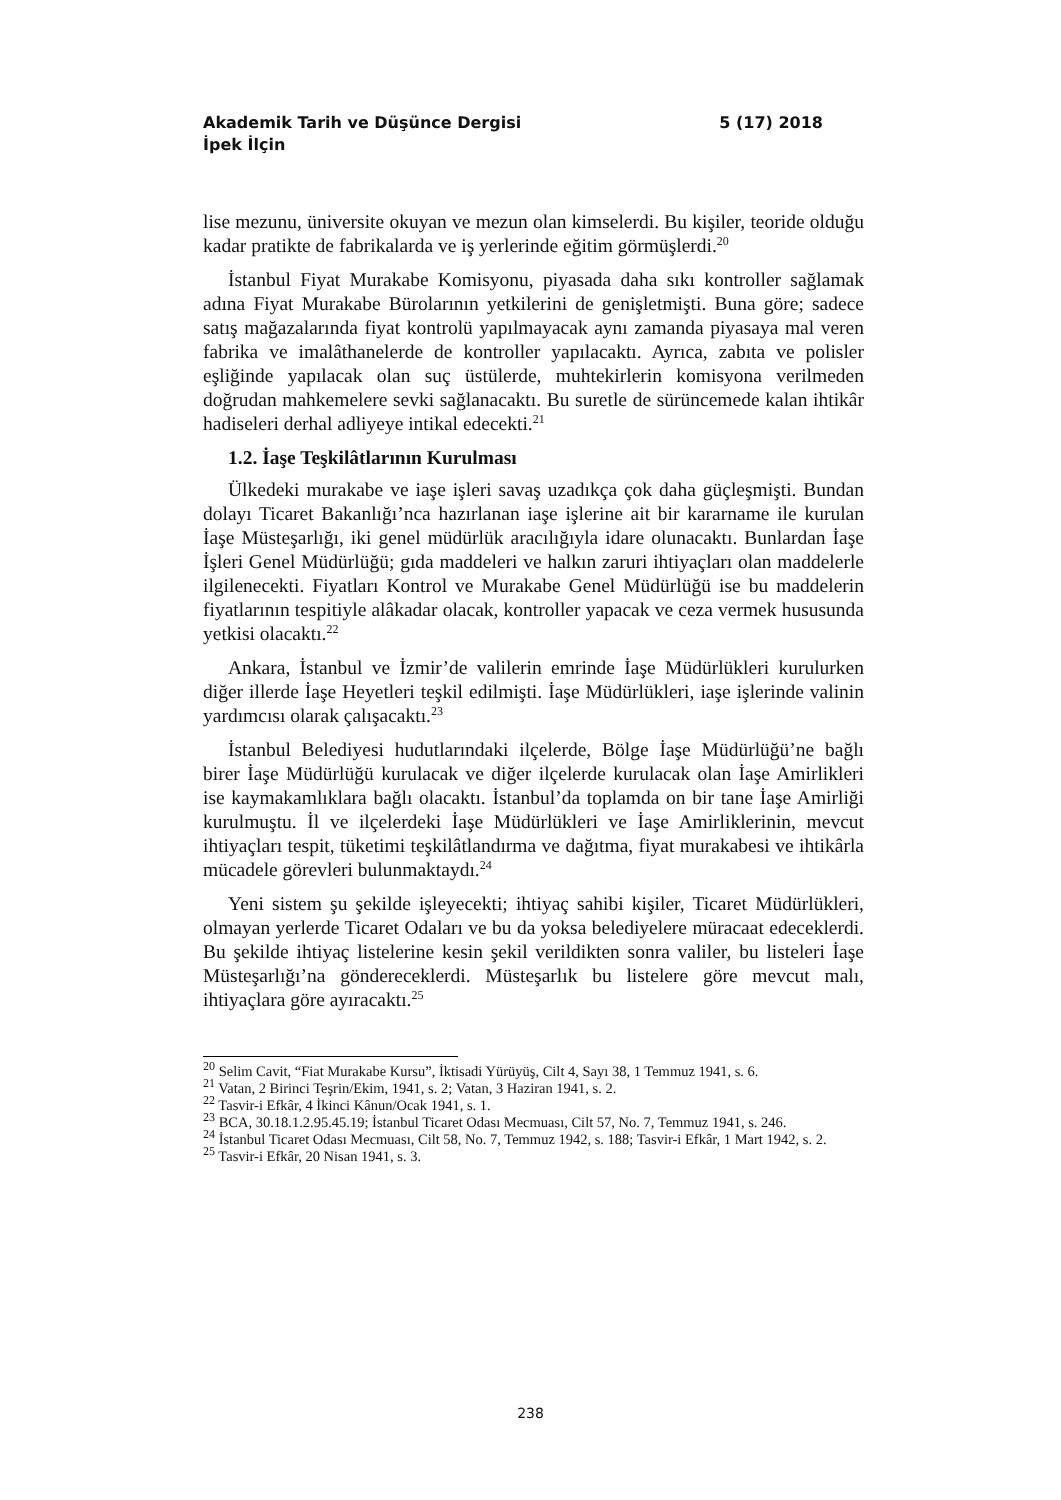Akademik Tarih ve Düşünce Dergisi 5 (17) 2018
İpek İlçin
lise mezunu, üniversite okuyan ve mezun olan kimselerdi. Bu kişiler, teoride olduğu kadar pratikte de fabrikalarda ve iş yerlerinde eğitim görmüşlerdi.<sup>20</sup>
İstanbul Fiyat Murakabe Komisyonu, piyasada daha sıkı kontroller sağlamak adına Fiyat Murakabe Bürolarının yetkilerini de genişletmişti. Buna göre; sadece satış mağazalarında fiyat kontrolü yapılmayacak aynı zamanda piyasaya mal veren fabrika ve imalâthanelerde de kontroller yapılacaktı. Ayrıca, zabıta ve polisler eşliğinde yapılacak olan suç üstülerde, muhtekirlerin komisyona verilmeden doğrudan mahkemelere sevki sağlanacaktı. Bu suretle de sürüncemede kalan ihtikâr hadiseleri derhal adliyeye intikal edecekti.<sup>21</sup>
1.2. İaşe Teşkilâtlarının Kurulması
Ülkedeki murakabe ve iaşe işleri savaş uzadıkça çok daha güçleşmişti. Bundan dolayı Ticaret Bakanlığı’nca hazırlanan iaşe işlerine ait bir kararname ile kurulan İaşe Müsteşarlığı, iki genel müdürlük aracılığıyla idare olunacaktı. Bunlardan İaşe İşleri Genel Müdürlüğü; gıda maddeleri ve halkın zaruri ihtiyaçları olan maddelerle ilgilenecekti. Fiyatları Kontrol ve Murakabe Genel Müdürlüğü ise bu maddelerin fiyatlarının tespitiyle alâkadar olacak, kontroller yapacak ve ceza vermek hususunda yetkisi olacaktı.<sup>22</sup>
Ankara, İstanbul ve İzmir’de valilerin emrinde İaşe Müdürlükleri kurulurken diğer illerde İaşe Heyetleri teşkil edilmişti. İaşe Müdürlükleri, iaşe işlerinde valinin yardımcısı olarak çalışacaktı.<sup>23</sup>
İstanbul Belediyesi hudutlarındaki ilçelerde, Bölge İaşe Müdürlüğü’ne bağlı birer İaşe Müdürlüğü kurulacak ve diğer ilçelerde kurulacak olan İaşe Amirlikleri ise kaymakamlıklara bağlı olacaktı. İstanbul’da toplamda on bir tane İaşe Amirliği kurulmuştu. İl ve ilçelerdeki İaşe Müdürlükleri ve İaşe Amirliklerinin, mevcut ihtiyaçları tespit, tüketimi teşkilâtlandırma ve dağıtma, fiyat murakabesi ve ihtikârla mücadele görevleri bulunmaktaydı.<sup>24</sup>
Yeni sistem şu şekilde işleyecekti; ihtiyaç sahibi kişiler, Ticaret Müdürlükleri, olmayan yerlerde Ticaret Odaları ve bu da yoksa belediyelere müracaat edeceklerdi. Bu şekilde ihtiyaç listelerine kesin şekil verildikten sonra valiler, bu listeleri İaşe Müsteşarlığı’na göndereceklerdi. Müsteşarlık bu listelere göre mevcut malı, ihtiyaçlara göre ayıracaktı.<sup>25</sup>
<sup>20</sup> Selim Cavit, “Fiat Murakabe Kursu”, İktisadi Yürüyüş, Cilt 4, Sayı 38, 1 Temmuz 1941, s. 6.
<sup>21</sup> Vatan, 2 Birinci Teşrin/Ekim, 1941, s. 2; Vatan, 3 Haziran 1941, s. 2.
<sup>22</sup> Tasvir-i Efkâr, 4 İkinci Kânun/Ocak 1941, s. 1.
<sup>23</sup> BCA, 30.18.1.2.95.45.19; İstanbul Ticaret Odası Mecmuası, Cilt 57, No. 7, Temmuz 1941, s. 246.
<sup>24</sup> İstanbul Ticaret Odası Mecmuası, Cilt 58, No. 7, Temmuz 1942, s. 188; Tasvir-i Efkâr, 1 Mart 1942, s. 2.
<sup>25</sup> Tasvir-i Efkâr, 20 Nisan 1941, s. 3.
238